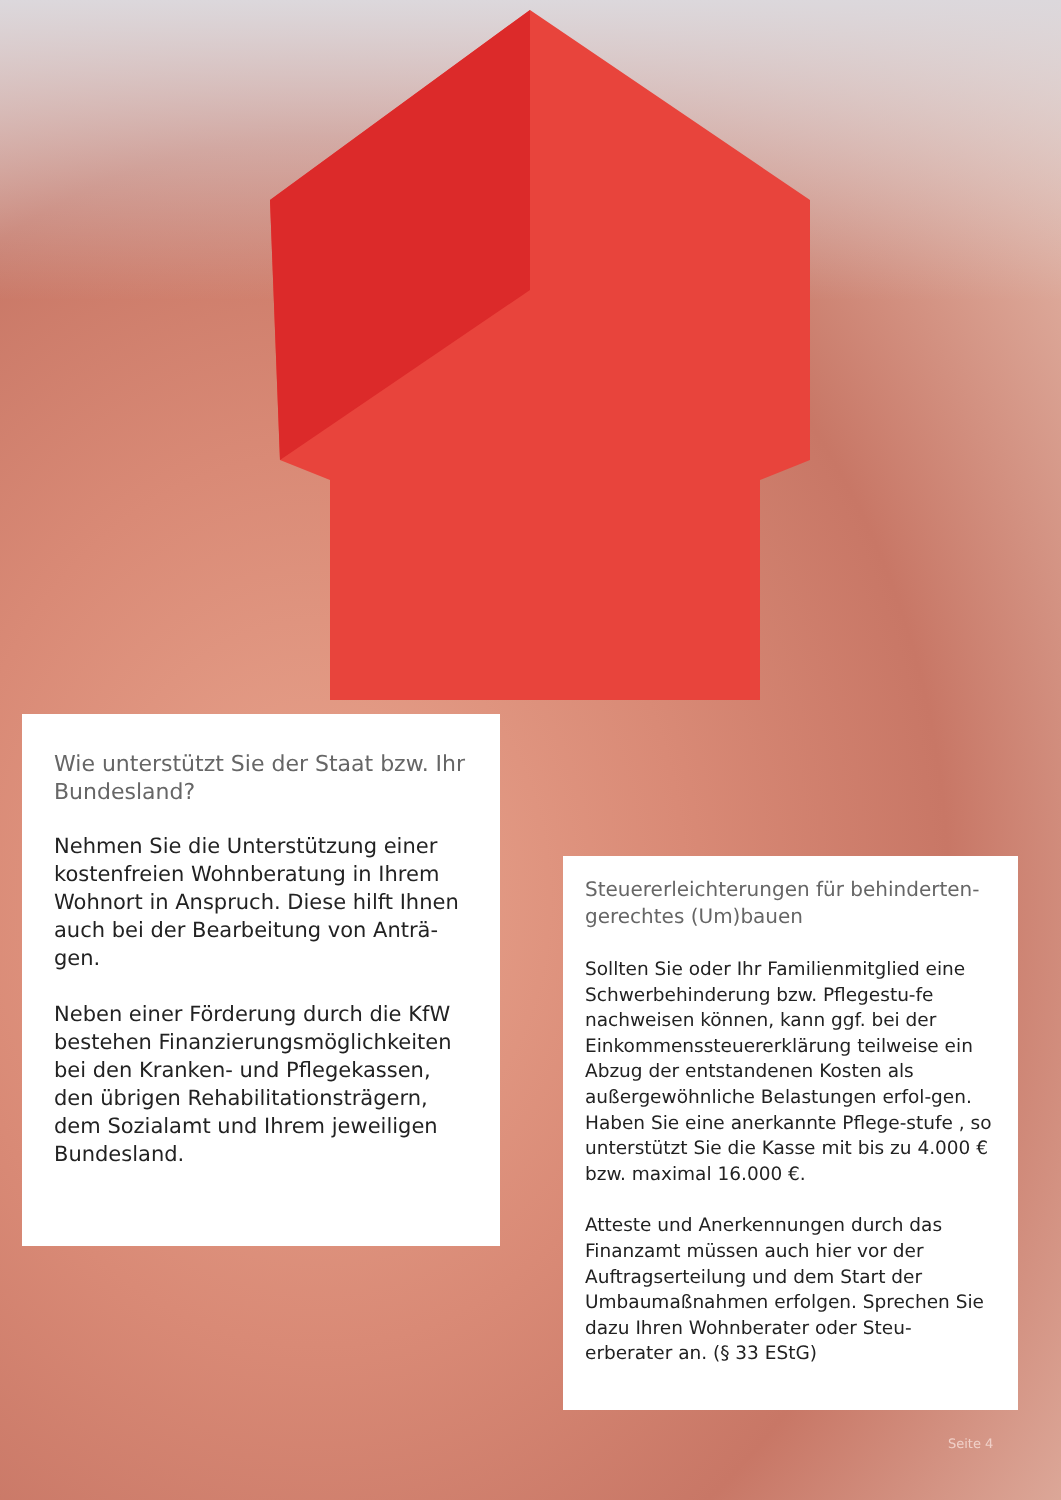Wie unterstützt Sie der Staat bzw. Ihr Bundesland?
Nehmen Sie die Unterstützung einer kostenfreien Wohnberatung in Ihrem Wohnort in Anspruch. Diese hilft Ihnen auch bei der Bearbeitung von Anträ-gen.
Neben einer Förderung durch die KfW bestehen Finanzierungsmöglichkeiten bei den Kranken- und Pflegekassen, den übrigen Rehabilitationsträgern, dem Sozialamt und Ihrem jeweiligen Bundesland.
Steuererleichterungen für behinderten-gerechtes (Um)bauen
Sollten Sie oder Ihr Familienmitglied eine Schwerbehinderung bzw. Pflegestu-fe nachweisen können, kann ggf. bei der Einkommenssteuererklärung teilweise ein Abzug der entstandenen Kosten als außergewöhnliche Belastungen erfol-gen. Haben Sie eine anerkannte Pflege-stufe , so unterstützt Sie die Kasse mit bis zu 4.000 € bzw. maximal 16.000 €.
Atteste und Anerkennungen durch das Finanzamt müssen auch hier vor der Auftragserteilung und dem Start der Umbaumaßnahmen erfolgen. Sprechen Sie dazu Ihren Wohnberater oder Steu-erberater an. (§ 33 EStG)
Seite 4